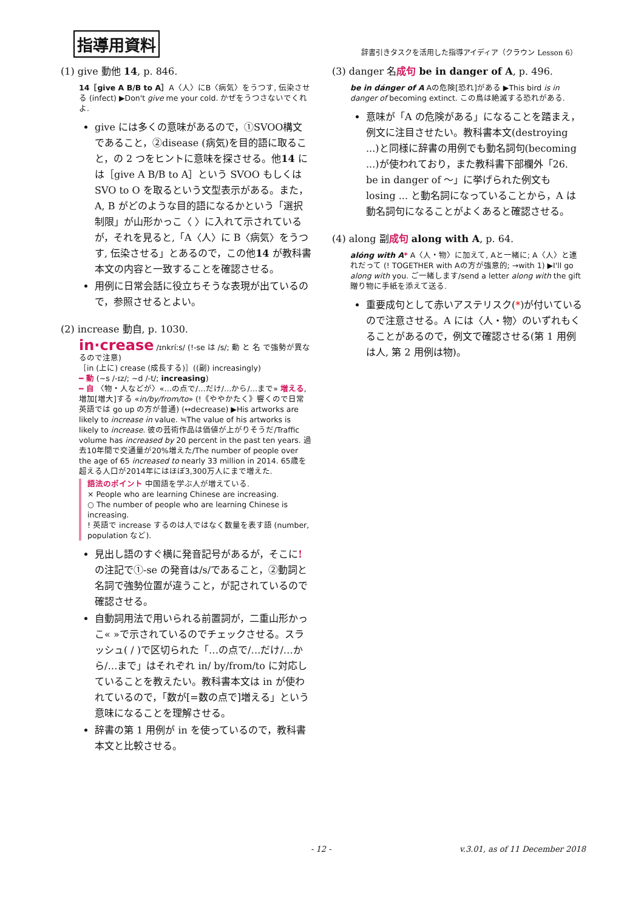指導用資料
辞書引きタスクを活用した指導アイディア（クラウン Lesson 6）
(1) give 動他 14, p. 846.
14［give A B/B to A］A〈人〉にB〈病気〉をうつす, 伝染させる (infect) ▶Don't give me your cold. かぜをうつさないでくれよ.
give には多くの意味があるので，①SVOO構文であること，②disease (病気)を目的語に取ること，の 2 つをヒントに意味を探させる。他14 には［give A B/B to A］という SVOO もしくは SVO to O を取るという文型表示がある。また，A, B がどのような目的語になるかという「選択制限」が山形かっこ〈 〉に入れて示されているが，それを見ると,「A〈人〉に B〈病気〉をうつす, 伝染させる」とあるので，この他14 が教科書本文の内容と一致することを確認させる。
用例に日常会話に役立ちそうな表現が出ているので，参照させるとよい。
(2) increase 動自, p. 1030.
in·crease /ɪnkríːs/ (!-se は /s/; 動 と 名 で強勢が異なるので注意)
［in (上に) crease (成長する)］((副) increasingly)
━ 動 (~s /-ɪz/; ~d /-t/; increasing)
━ 自 〈物・人などが〉«…の点で/…だけ/…から/…まで» 増える, 増加[増大]する «in/by/from/to» (!《ややかたく》響くので日常英語では go up の方が普通) (↔decrease) ▶His artworks are likely to increase in value. ≒The value of his artworks is likely to increase. 彼の芸術作品は価値が上がりそうだ/Traffic volume has increased by 20 percent in the past ten years. 過去10年間で交通量が20%増えた/The number of people over the age of 65 increased to nearly 33 million in 2014. 65歳を超える人口が2014年にはほぼ3,300万人にまで増えた.
語法のポイント 中国語を学ぶ人が増えている.
× People who are learning Chinese are increasing.
○ The number of people who are learning Chinese is increasing.
! 英語で increase するのは人ではなく数量を表す語 (number, population など).
見出し語のすぐ横に発音記号があるが，そこに!の注記で①-se の発音は/s/であること，②動詞と名詞で強勢位置が違うこと，が記されているので確認させる。
自動詞用法で用いられる前置詞が，二重山形かっこ« »で示されているのでチェックさせる。スラッシュ( / )で区切られた「…の点で/…だけ/…から/…まで」はそれぞれ in/ by/from/to に対応していることを教えたい。教科書本文は in が使われているので，「数が[=数の点で]増える」という意味になることを理解させる。
辞書の第 1 用例が in を使っているので，教科書本文と比較させる。
(3) danger 名成句 be in danger of A, p. 496.
be in dánger of A Aの危険[恐れ]がある ▶This bird is in danger of becoming extinct. この鳥は絶滅する恐れがある.
意味が「A の危険がある」になることを踏まえ，例文に注目させたい。教科書本文(destroying ...)と同様に辞書の用例でも動名詞句(becoming ...)が使われており，また教科書下部欄外「26. be in danger of ～」に挙げられた例文も losing ... と動名詞になっていることから，A は動名詞句になることがよくあると確認させる。
(4) along 副成句 along with A, p. 64.
alóng with A* A〈人・物〉に加えて, Aと一緒に; A〈人〉と連れだって (! TOGETHER with Aの方が強意的; →with 1) ▶I'll go along with you. ご一緒します/send a letter along with the gift 贈り物に手紙を添えて送る.
重要成句として赤いアステリスク(*)が付いているので注意させる。A には〈人・物〉のいずれもくることがあるので，例文で確認させる(第 1 用例は人, 第 2 用例は物)。
- 12 - v.3.01, as of 11 December 2018